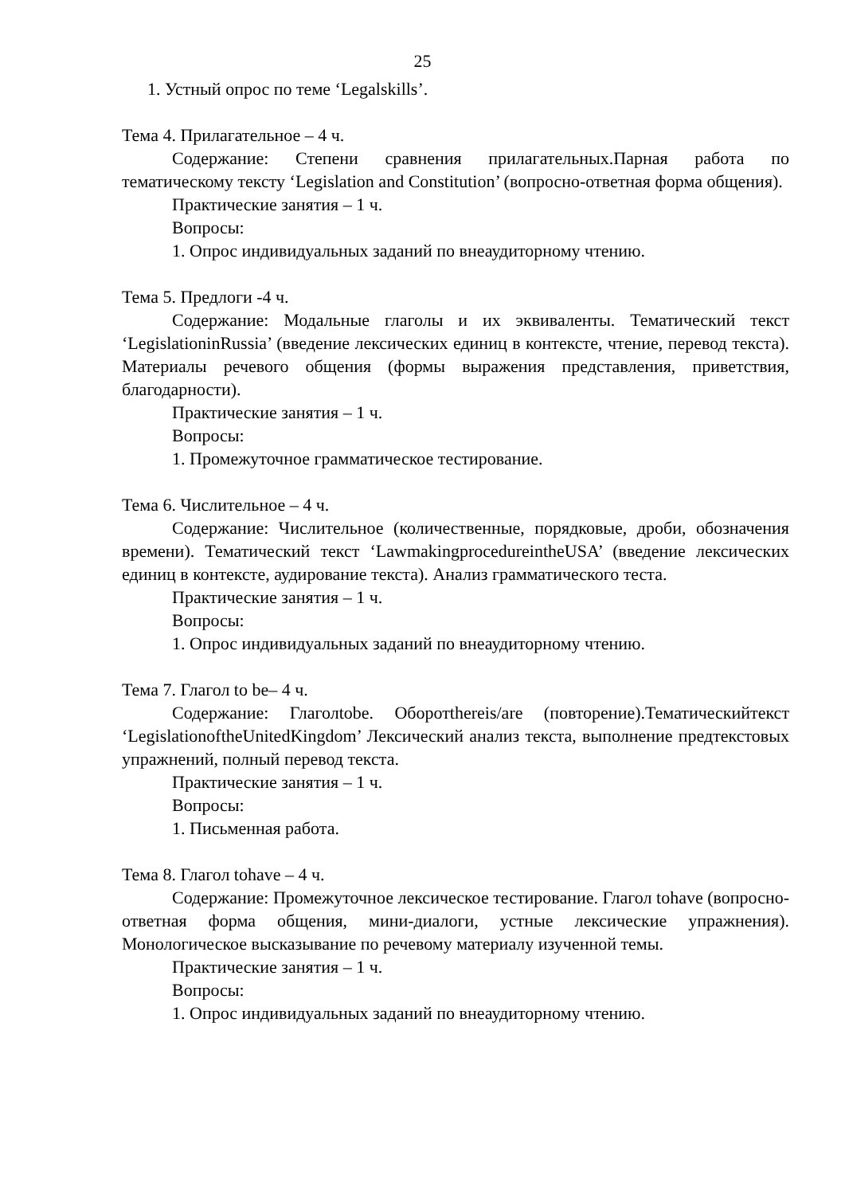25
1. Устный опрос по теме ‘Legalskills’.
Тема 4. Прилагательное – 4 ч.
Содержание: Степени сравнения прилагательных.Парная работа по тематическому тексту ‘Legislation and Constitution’ (вопросно-ответная форма общения).
Практические занятия – 1 ч.
Вопросы:
1. Опрос индивидуальных заданий по внеаудиторному чтению.
Тема 5. Предлоги -4 ч.
Содержание: Модальные глаголы и их эквиваленты. Тематический текст ‘LegislationinRussia’ (введение лексических единиц в контексте, чтение, перевод текста). Материалы речевого общения (формы выражения представления, приветствия, благодарности).
Практические занятия – 1 ч.
Вопросы:
1. Промежуточное грамматическое тестирование.
Тема 6. Числительное – 4 ч.
Содержание: Числительное (количественные, порядковые, дроби, обозначения времени). Тематический текст ‘LawmakingprocedureintheUSA’ (введение лексических единиц в контексте, аудирование текста). Анализ грамматического теста.
Практические занятия – 1 ч.
Вопросы:
1. Опрос индивидуальных заданий по внеаудиторному чтению.
Тема 7. Глагол to be– 4 ч.
Содержание: Глаголtobe. Оборотthereis/are (повторение).Тематическийтекст ‘LegislationoftheUnitedKingdom’ Лексический анализ текста, выполнение предтекстовых упражнений, полный перевод текста.
Практические занятия – 1 ч.
Вопросы:
1. Письменная работа.
Тема 8. Глагол tohave – 4 ч.
Содержание: Промежуточное лексическое тестирование. Глагол tohave (вопросно-ответная форма общения, мини-диалоги, устные лексические упражнения). Монологическое высказывание по речевому материалу изученной темы.
Практические занятия – 1 ч.
Вопросы:
1. Опрос индивидуальных заданий по внеаудиторному чтению.